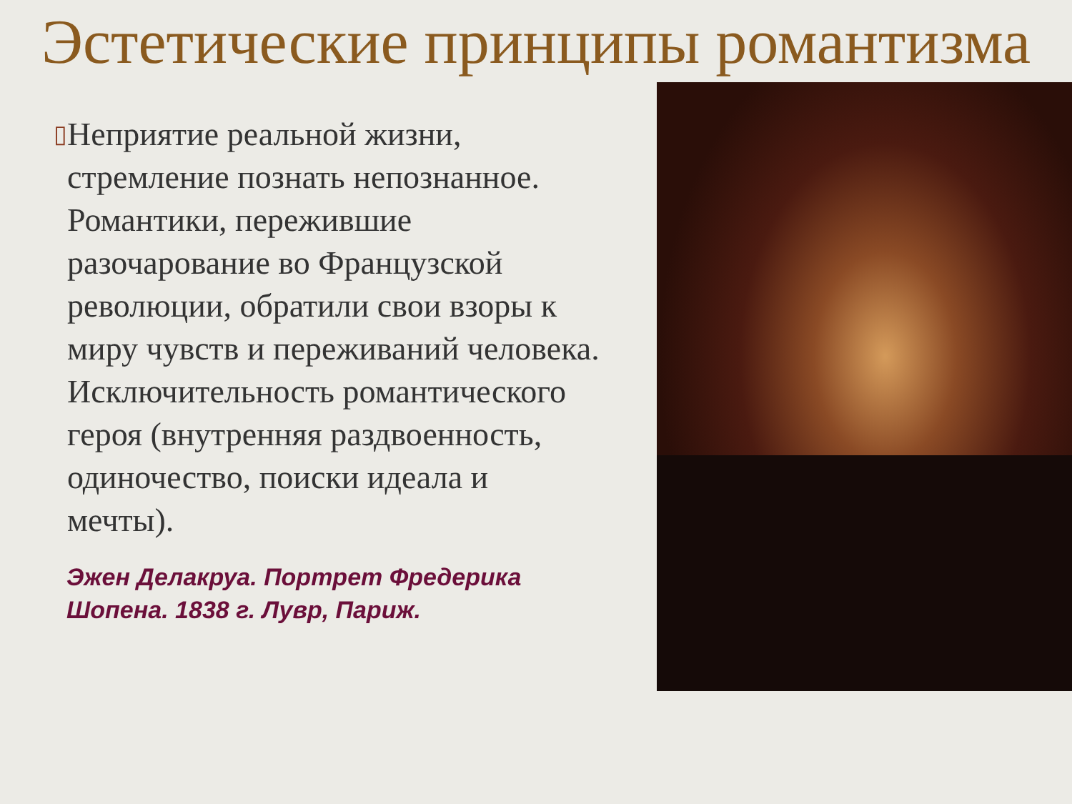Эстетические принципы романтизма
▯
Неприятие реальной жизни, стремление познать непознанное. Романтики, пережившие разочарование во Французской революции, обратили свои взоры к миру чувств и переживаний человека. Исключительность романтического героя (внутренняя раздвоенность, одиночество, поиски идеала и мечты).
Эжен Делакруа. Портрет Фредерика Шопена. 1838 г. Лувр, Париж.